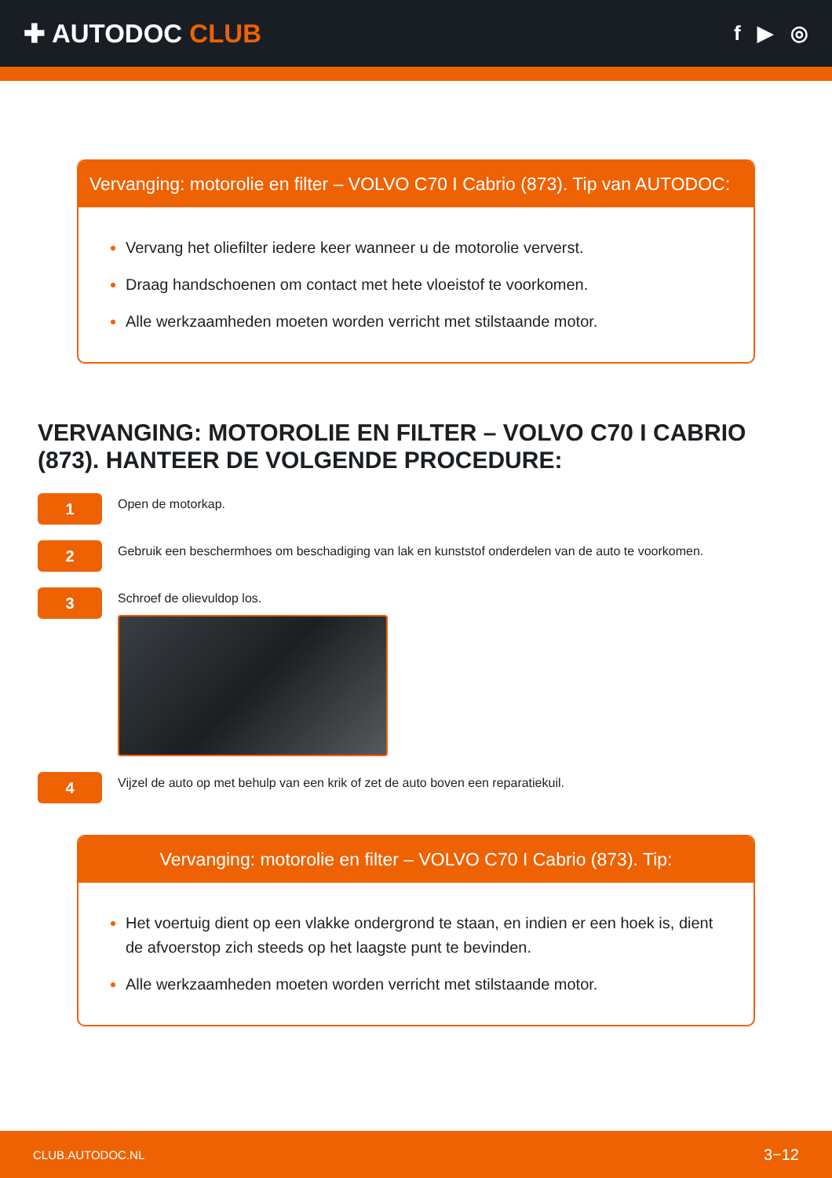✚ AUTODOC CLUB
f ▶ ◎
Vervanging: motorolie en filter – VOLVO C70 I Cabrio (873). Tip van AUTODOC:
Vervang het oliefilter iedere keer wanneer u de motorolie ververst.
Draag handschoenen om contact met hete vloeistof te voorkomen.
Alle werkzaamheden moeten worden verricht met stilstaande motor.
VERVANGING: MOTOROLIE EN FILTER – VOLVO C70 I CABRIO (873). HANTEER DE VOLGENDE PROCEDURE:
1
Open de motorkap.
2
Gebruik een beschermhoes om beschadiging van lak en kunststof onderdelen van de auto te voorkomen.
3
Schroef de olievuldop los.
4
Vijzel de auto op met behulp van een krik of zet de auto boven een reparatiekuil.
Vervanging: motorolie en filter – VOLVO C70 I Cabrio (873). Tip:
Het voertuig dient op een vlakke ondergrond te staan, en indien er een hoek is, dient de afvoerstop zich steeds op het laagste punt te bevinden.
Alle werkzaamheden moeten worden verricht met stilstaande motor.
CLUB.AUTODOC.NL 3−12